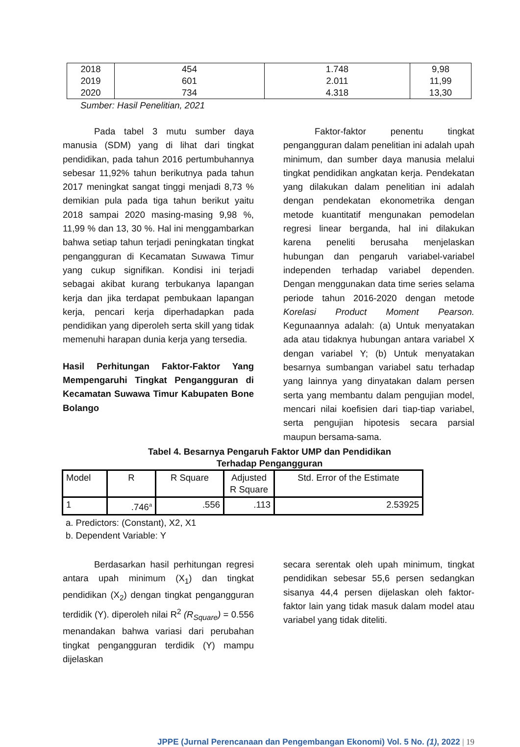| 2018 | 454 | 1.748 | 9,98 |
| 2019 | 601 | 2.011 | 11,99 |
| 2020 | 734 | 4.318 | 13,30 |
Sumber: Hasil Penelitian, 2021
Pada tabel 3 mutu sumber daya manusia (SDM) yang di lihat dari tingkat pendidikan, pada tahun 2016 pertumbuhannya sebesar 11,92% tahun berikutnya pada tahun 2017 meningkat sangat tinggi menjadi 8,73 % demikian pula pada tiga tahun berikut yaitu 2018 sampai 2020 masing-masing 9,98 %, 11,99 % dan 13, 30 %. Hal ini menggambarkan bahwa setiap tahun terjadi peningkatan tingkat pengangguran di Kecamatan Suwawa Timur yang cukup signifikan. Kondisi ini terjadi sebagai akibat kurang terbukanya lapangan kerja dan jika terdapat pembukaan lapangan kerja, pencari kerja diperhadapkan pada pendidikan yang diperoleh serta skill yang tidak memenuhi harapan dunia kerja yang tersedia.
Hasil Perhitungan Faktor-Faktor Yang Mempengaruhi Tingkat Pengangguran di Kecamatan Suwawa Timur Kabupaten Bone Bolango
Faktor-faktor penentu tingkat pengangguran dalam penelitian ini adalah upah minimum, dan sumber daya manusia melalui tingkat pendidikan angkatan kerja. Pendekatan yang dilakukan dalam penelitian ini adalah dengan pendekatan ekonometrika dengan metode kuantitatif mengunakan pemodelan regresi linear berganda, hal ini dilakukan karena peneliti berusaha menjelaskan hubungan dan pengaruh variabel-variabel independen terhadap variabel dependen. Dengan menggunakan data time series selama periode tahun 2016-2020 dengan metode Korelasi Product Moment Pearson. Kegunaannya adalah: (a) Untuk menyatakan ada atau tidaknya hubungan antara variabel X dengan variabel Y; (b) Untuk menyatakan besarnya sumbangan variabel satu terhadap yang lainnya yang dinyatakan dalam persen serta yang membantu dalam pengujian model, mencari nilai koefisien dari tiap-tiap variabel, serta pengujian hipotesis secara parsial maupun bersama-sama.
Tabel 4. Besarnya Pengaruh Faktor UMP dan Pendidikan
Terhadap Pengangguran
| Model | R | R Square | Adjusted R Square | Std. Error of the Estimate |
| --- | --- | --- | --- | --- |
| 1 | .746<sup>a</sup> | .556 | .113 | 2.53925 |
a. Predictors: (Constant), X2, X1
b. Dependent Variable: Y
Berdasarkan hasil perhitungan regresi antara upah minimum (X<sub>1</sub>) dan tingkat pendidikan (X<sub>2</sub>) dengan tingkat pengangguran terdidik (Y). diperoleh nilai R<sup>2</sup> (R<sub>Square</sub>) = 0.556 menandakan bahwa variasi dari perubahan tingkat pengangguran terdidik (Y) mampu dijelaskan
secara serentak oleh upah minimum, tingkat pendidikan sebesar 55,6 persen sedangkan sisanya 44,4 persen dijelaskan oleh faktor-faktor lain yang tidak masuk dalam model atau variabel yang tidak diteliti.
JPPE (Jurnal Perencanaan dan Pengembangan Ekonomi) Vol. 5 No. (1), 2022 | 19